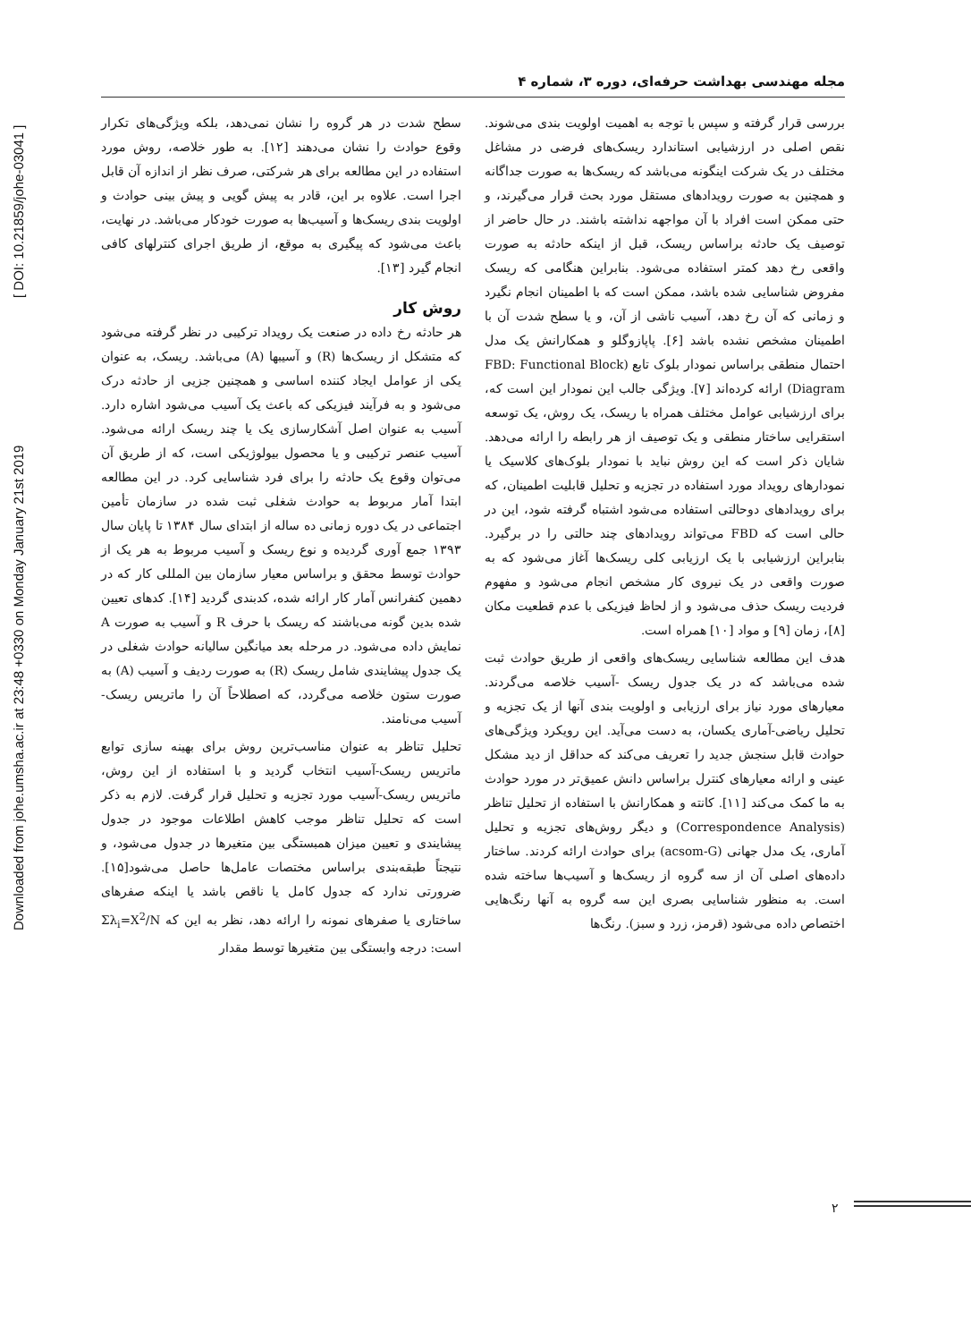Downloaded from johe.umsha.ac.ir at 23:48 +0330 on Monday January 21st 2019 [ DOI: 10.21859/johe-03041 ]
مجله مهندسی بهداشت حرفه‌ای، دوره ۳، شماره ۴
بررسی قرار گرفته و سپس با توجه به اهمیت اولویت بندی می‌شوند. نقص اصلی در ارزشیابی استاندارد ریسک‌های فرضی در مشاغل مختلف در یک شرکت اینگونه می‌باشد که ریسک‌ها به صورت جداگانه و همچنین به صورت رویدادهای مستقل مورد بحث قرار می‌گیرند، و حتی ممکن است افراد با آن مواجهه نداشته باشند. در حال حاضر از توصیف یک حادثه براساس ریسک، قبل از اینکه حادثه به صورت واقعی رخ دهد کمتر استفاده می‌شود. بنابراین هنگامی که ریسک مفروض شناسایی شده باشد، ممکن است که با اطمینان انجام نگیرد و زمانی که آن رخ دهد، آسیب ناشی از آن، و یا سطح شدت آن با اطمینان مشخص نشده باشد [۶]. پاپازوگلو و همکارانش یک مدل احتمال منطقی براساس نمودار بلوک تابع (FBD: Functional Block Diagram) ارائه کرده‌اند [۷]. ویژگی جالب این نمودار این است که، برای ارزشیابی عوامل مختلف همراه با ریسک، یک روش، یک توسعه استقرایی ساختار منطقی و یک توصیف از هر رابطه را ارائه می‌دهد. شایان ذکر است که این روش نباید با نمودار بلوک‌های کلاسیک یا نمودارهای رویداد مورد استفاده در تجزیه و تحلیل قابلیت اطمینان، که برای رویدادهای دوحالتی استفاده می‌شود اشتباه گرفته شود، این در حالی است که FBD می‌تواند رویدادهای چند حالتی را در برگیرد. بنابراین ارزشیابی با یک ارزیابی کلی ریسک‌ها آغاز می‌شود که به صورت واقعی در یک نیروی کار مشخص انجام می‌شود و مفهوم فردیت ریسک حذف می‌شود و از لحاظ فیزیکی با عدم قطعیت مکان [۸]، زمان [۹] و مواد [۱۰] همراه است.
هدف این مطالعه شناسایی ریسک‌های واقعی از طریق حوادث ثبت شده می‌باشد که در یک جدول ریسک -آسیب خلاصه می‌گردند. معیارهای مورد نیاز برای ارزیابی و اولویت بندی آنها از یک تجزیه و تحلیل ریاضی-آماری یکسان، به دست می‌آید. این رویکرد ویژگی‌های حوادث قابل سنجش جدید را تعریف می‌کند که حداقل از دید مشکل عینی و ارائه معیارهای کنترل براساس دانش عمیق‌تر در مورد حوادث به ما کمک می‌کند [۱۱]. کانته و همکارانش با استفاده از تحلیل تناظر (Correspondence Analysis) و دیگر روش‌های تجزیه و تحلیل آماری، یک مدل جهانی (acsom-G) برای حوادث ارائه کردند. ساختار داده‌های اصلی آن از سه گروه از ریسک‌ها و آسیب‌ها ساخته شده است. به منظور شناسایی بصری این سه گروه به آنها رنگ‌هایی اختصاص داده می‌شود (قرمز، زرد و سبز). رنگ‌ها
سطح شدت در هر گروه را نشان نمی‌دهد، بلکه ویژگی‌های تکرار وقوع حوادث را نشان می‌دهند [۱۲]. به طور خلاصه، روش مورد استفاده در این مطالعه برای هر شرکتی، صرف نظر از اندازه آن قابل اجرا است. علاوه بر این، قادر به پیش گویی و پیش بینی حوادث و اولویت بندی ریسک‌ها و آسیب‌ها به صورت خودکار می‌باشد. در نهایت، باعث می‌شود که پیگیری به موقع، از طریق اجرای کنترلهای کافی انجام گیرد [۱۳].
روش کار
هر حادثه رخ داده در صنعت یک رویداد ترکیبی در نظر گرفته می‌شود که متشکل از ریسک‌ها (R) و آسیبها (A) می‌باشد. ریسک، به عنوان یکی از عوامل ایجاد کننده اساسی و همچنین جزیی از حادثه درک می‌شود و به فرآیند فیزیکی که باعث یک آسیب می‌شود اشاره دارد. آسیب به عنوان اصل آشکارسازی یک یا چند ریسک ارائه می‌شود. آسیب عنصر ترکیبی و یا محصول بیولوژیکی است، که از طریق آن می‌توان وقوع یک حادثه را برای فرد شناسایی کرد. در این مطالعه ابتدا آمار مربوط به حوادث شغلی ثبت شده در سازمان تأمین اجتماعی در یک دوره زمانی ده ساله از ابتدای سال ۱۳۸۴ تا پایان سال ۱۳۹۳ جمع آوری گردیده و نوع ریسک و آسیب مربوط به هر یک از حوادث توسط محقق و براساس معیار سازمان بین المللی کار که در دهمین کنفرانس آمار کار ارائه شده، کدبندی گردید [۱۴]. کدهای تعیین شده بدین گونه می‌باشند که ریسک با حرف R و آسیب به صورت A نمایش داده می‌شود. در مرحله بعد میانگین سالیانه حوادث شغلی در یک جدول پیشایندی شامل ریسک (R) به صورت ردیف و آسیب (A) به صورت ستون خلاصه می‌گردد، که اصطلاحاً آن را ماتریس ریسک-آسیب می‌نامند.
تحلیل تناظر به عنوان مناسب‌ترین روش برای بهینه سازی توابع ماتریس ریسک-آسیب انتخاب گردید و با استفاده از این روش، ماتریس ریسک-آسیب مورد تجزیه و تحلیل قرار گرفت. لازم به ذکر است که تحلیل تناظر موجب کاهش اطلاعات موجود در جدول پیشایندی و تعیین میزان همبستگی بین متغیرها در جدول می‌شود، و نتیجتاً طبقه‌بندی براساس مختصات عامل‌ها حاصل می‌شود[۱۵]. ضرورتی ندارد که جدول کامل یا ناقص باشد یا اینکه صفرهای ساختاری یا صفرهای نمونه را ارائه دهد، نظر به این که Σλ<sub>i</sub>=X<sup>2</sup>/N است: درجه وابستگی بین متغیرها توسط مقدار
۲